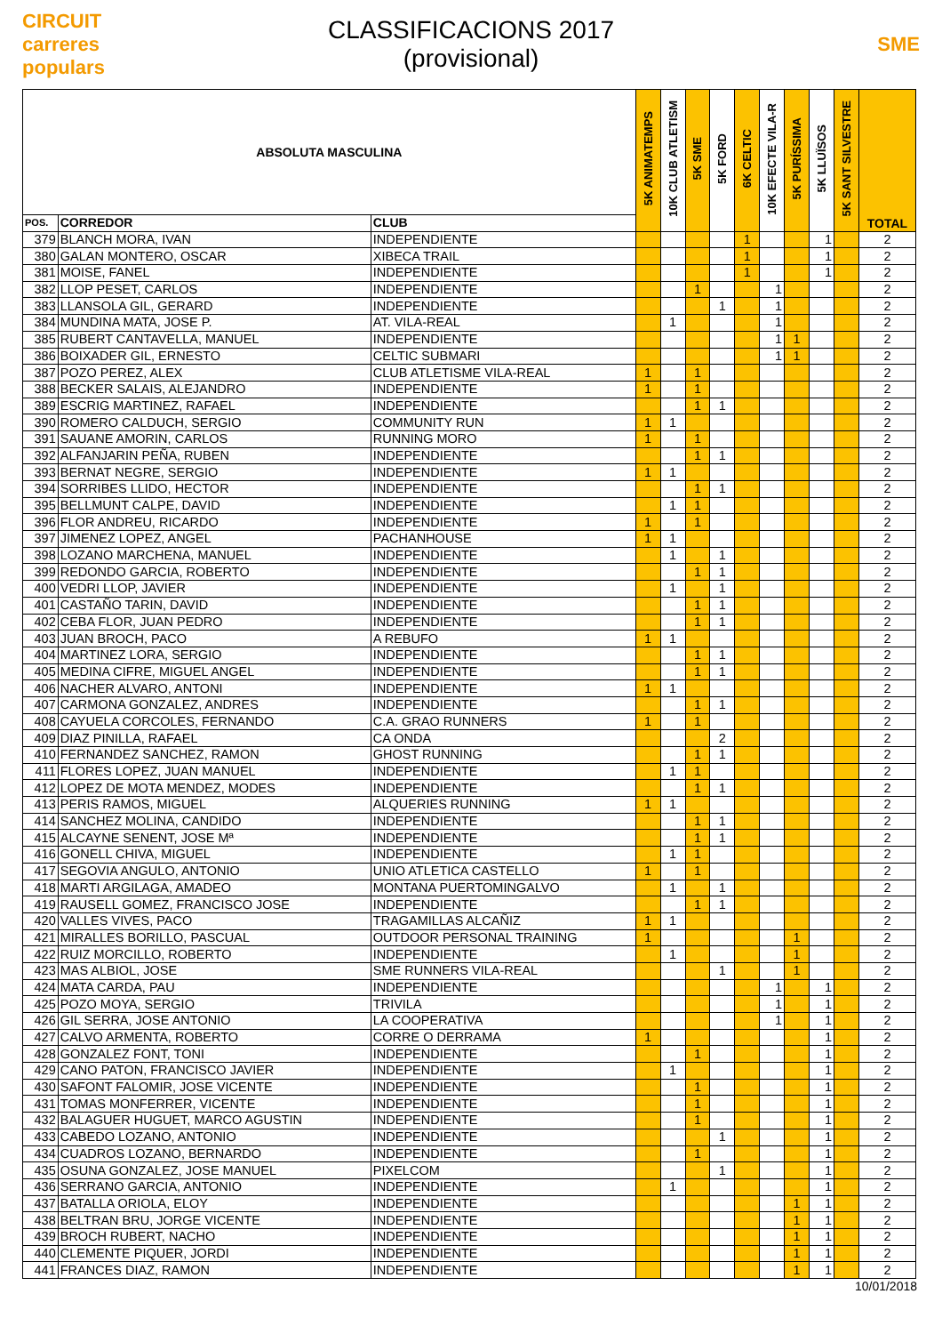CIRCUIT carreres populars
CLASSIFICACIONS 2017
(provisional)
SME
| ABSOLUTA MASCULINA | | | 5K ANIMATEMPS | 10K CLUB ATLETISM | 5K SME | 5K FORD | 6K CELTIC | 10K EFECTE VILA-R | 5K PURÍSSIMA | 5K LLUÏSOS | 5K SANT SILVESTRE | TOTAL |
| --- | --- | --- | --- | --- | --- | --- | --- | --- | --- | --- | --- | --- |
| POS. | CORREDOR | CLUB | | | | | | | | | | |
| 379 | BLANCH MORA, IVAN | INDEPENDIENTE | | | | | 1 | | | 1 | | 2 |
| 380 | GALAN MONTERO, OSCAR | XIBECA TRAIL | | | | | 1 | | | 1 | | 2 |
| 381 | MOISE, FANEL | INDEPENDIENTE | | | | | 1 | | | 1 | | 2 |
| 382 | LLOP PESET, CARLOS | INDEPENDIENTE | | | 1 | | | 1 | | | | 2 |
| 383 | LLANSOLA GIL, GERARD | INDEPENDIENTE | | | | 1 | | 1 | | | | 2 |
| 384 | MUNDINA MATA, JOSE P. | AT. VILA-REAL | | 1 | | | | 1 | | | | 2 |
| 385 | RUBERT CANTAVELLA, MANUEL | INDEPENDIENTE | | | | | | 1 | 1 | | | 2 |
| 386 | BOIXADER GIL, ERNESTO | CELTIC SUBMARI | | | | | | 1 | 1 | | | 2 |
| 387 | POZO PEREZ, ALEX | CLUB ATLETISME VILA-REAL | 1 | | 1 | | | | | | | 2 |
| 388 | BECKER SALAIS, ALEJANDRO | INDEPENDIENTE | 1 | | 1 | | | | | | | 2 |
| 389 | ESCRIG MARTINEZ, RAFAEL | INDEPENDIENTE | | | 1 | 1 | | | | | | 2 |
| 390 | ROMERO CALDUCH, SERGIO | COMMUNITY RUN | 1 | 1 | | | | | | | | 2 |
| 391 | SAUANE AMORIN, CARLOS | RUNNING MORO | 1 | | 1 | | | | | | | 2 |
| 392 | ALFANJARIN PEÑA, RUBEN | INDEPENDIENTE | | | 1 | 1 | | | | | | 2 |
| 393 | BERNAT NEGRE, SERGIO | INDEPENDIENTE | 1 | 1 | | | | | | | | 2 |
| 394 | SORRIBES LLIDO, HECTOR | INDEPENDIENTE | | | 1 | 1 | | | | | | 2 |
| 395 | BELLMUNT CALPE, DAVID | INDEPENDIENTE | | 1 | 1 | | | | | | | 2 |
| 396 | FLOR ANDREU, RICARDO | INDEPENDIENTE | 1 | | 1 | | | | | | | 2 |
| 397 | JIMENEZ LOPEZ, ANGEL | PACHANHOUSE | 1 | 1 | | | | | | | | 2 |
| 398 | LOZANO MARCHENA, MANUEL | INDEPENDIENTE | | 1 | | 1 | | | | | | 2 |
| 399 | REDONDO GARCIA, ROBERTO | INDEPENDIENTE | | | 1 | 1 | | | | | | 2 |
| 400 | VEDRI LLOP, JAVIER | INDEPENDIENTE | | 1 | | 1 | | | | | | 2 |
| 401 | CASTAÑO TARIN, DAVID | INDEPENDIENTE | | | 1 | 1 | | | | | | 2 |
| 402 | CEBA FLOR, JUAN PEDRO | INDEPENDIENTE | | | 1 | 1 | | | | | | 2 |
| 403 | JUAN BROCH, PACO | A REBUFO | 1 | 1 | | | | | | | | 2 |
| 404 | MARTINEZ LORA, SERGIO | INDEPENDIENTE | | | 1 | 1 | | | | | | 2 |
| 405 | MEDINA CIFRE, MIGUEL ANGEL | INDEPENDIENTE | | | 1 | 1 | | | | | | 2 |
| 406 | NACHER ALVARO, ANTONI | INDEPENDIENTE | 1 | 1 | | | | | | | | 2 |
| 407 | CARMONA GONZALEZ, ANDRES | INDEPENDIENTE | | | 1 | 1 | | | | | | 2 |
| 408 | CAYUELA CORCOLES, FERNANDO | C.A. GRAO RUNNERS | 1 | | 1 | | | | | | | 2 |
| 409 | DIAZ PINILLA, RAFAEL | CA ONDA | | | | 2 | | | | | | 2 |
| 410 | FERNANDEZ SANCHEZ, RAMON | GHOST RUNNING | | | 1 | 1 | | | | | | 2 |
| 411 | FLORES LOPEZ, JUAN MANUEL | INDEPENDIENTE | | 1 | 1 | | | | | | | 2 |
| 412 | LOPEZ DE MOTA MENDEZ, MODES | INDEPENDIENTE | | | 1 | 1 | | | | | | 2 |
| 413 | PERIS RAMOS, MIGUEL | ALQUERIES RUNNING | 1 | 1 | | | | | | | | 2 |
| 414 | SANCHEZ MOLINA, CANDIDO | INDEPENDIENTE | | | 1 | 1 | | | | | | 2 |
| 415 | ALCAYNE SENENT, JOSE Mª | INDEPENDIENTE | | | 1 | 1 | | | | | | 2 |
| 416 | GONELL CHIVA, MIGUEL | INDEPENDIENTE | | 1 | 1 | | | | | | | 2 |
| 417 | SEGOVIA ANGULO, ANTONIO | UNIO ATLETICA CASTELLO | 1 | | 1 | | | | | | | 2 |
| 418 | MARTI ARGILAGA, AMADEO | MONTANA PUERTOMINGALVO | | 1 | | 1 | | | | | | 2 |
| 419 | RAUSELL GOMEZ, FRANCISCO JOSE | INDEPENDIENTE | | | 1 | 1 | | | | | | 2 |
| 420 | VALLES VIVES, PACO | TRAGAMILLAS ALCAÑIZ | 1 | 1 | | | | | | | | 2 |
| 421 | MIRALLES BORILLO, PASCUAL | OUTDOOR PERSONAL TRAINING | 1 | | | | | | 1 | | | 2 |
| 422 | RUIZ MORCILLO, ROBERTO | INDEPENDIENTE | | 1 | | | | | 1 | | | 2 |
| 423 | MAS ALBIOL, JOSE | SME RUNNERS VILA-REAL | | | | 1 | | | 1 | | | 2 |
| 424 | MATA CARDA, PAU | INDEPENDIENTE | | | | | | 1 | | 1 | | 2 |
| 425 | POZO MOYA, SERGIO | TRIVILA | | | | | | 1 | | 1 | | 2 |
| 426 | GIL SERRA, JOSE ANTONIO | LA COOPERATIVA | | | | | | 1 | | 1 | | 2 |
| 427 | CALVO ARMENTA, ROBERTO | CORRE O DERRAMA | 1 | | | | | | | 1 | | 2 |
| 428 | GONZALEZ FONT, TONI | INDEPENDIENTE | | | 1 | | | | | 1 | | 2 |
| 429 | CANO PATON, FRANCISCO JAVIER | INDEPENDIENTE | | 1 | | | | | | 1 | | 2 |
| 430 | SAFONT FALOMIR, JOSE VICENTE | INDEPENDIENTE | | | 1 | | | | | 1 | | 2 |
| 431 | TOMAS MONFERRER, VICENTE | INDEPENDIENTE | | | 1 | | | | | 1 | | 2 |
| 432 | BALAGUER HUGUET, MARCO AGUSTIN | INDEPENDIENTE | | | 1 | | | | | 1 | | 2 |
| 433 | CABEDO LOZANO, ANTONIO | INDEPENDIENTE | | | | 1 | | | | 1 | | 2 |
| 434 | CUADROS LOZANO, BERNARDO | INDEPENDIENTE | | | 1 | | | | | 1 | | 2 |
| 435 | OSUNA GONZALEZ, JOSE MANUEL | PIXELCOM | | | | 1 | | | | 1 | | 2 |
| 436 | SERRANO GARCIA, ANTONIO | INDEPENDIENTE | | 1 | | | | | | 1 | | 2 |
| 437 | BATALLA ORIOLA, ELOY | INDEPENDIENTE | | | | | | | 1 | 1 | | 2 |
| 438 | BELTRAN BRU, JORGE VICENTE | INDEPENDIENTE | | | | | | | 1 | 1 | | 2 |
| 439 | BROCH RUBERT, NACHO | INDEPENDIENTE | | | | | | | 1 | 1 | | 2 |
| 440 | CLEMENTE PIQUER, JORDI | INDEPENDIENTE | | | | | | | 1 | 1 | | 2 |
| 441 | FRANCES DIAZ, RAMON | INDEPENDIENTE | | | | | | | 1 | 1 | | 2 |
10/01/2018